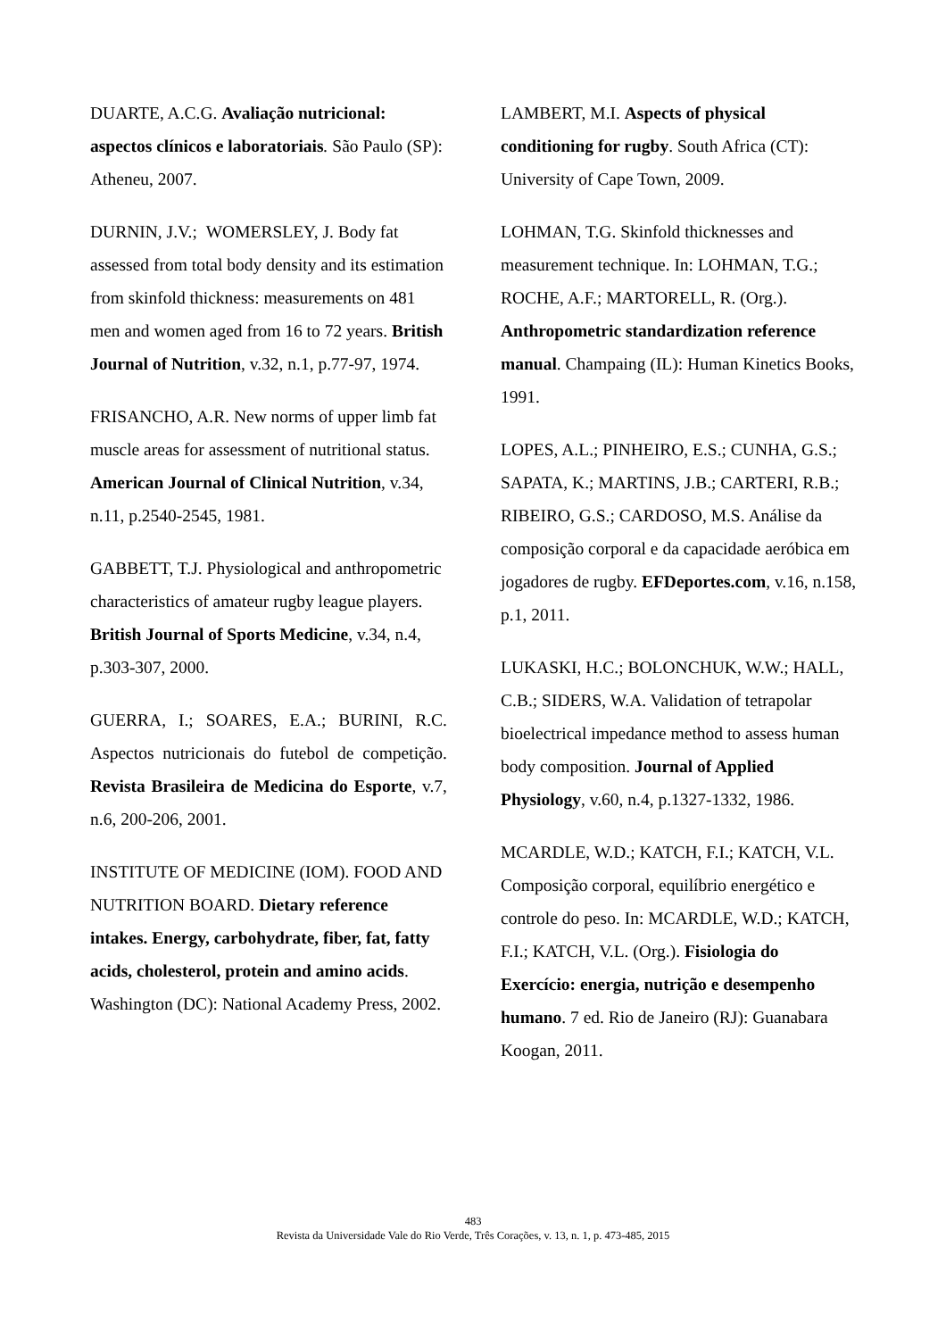DUARTE, A.C.G. Avaliação nutricional: aspectos clínicos e laboratoriais. São Paulo (SP): Atheneu, 2007.
DURNIN, J.V.; WOMERSLEY, J. Body fat assessed from total body density and its estimation from skinfold thickness: measurements on 481 men and women aged from 16 to 72 years. British Journal of Nutrition, v.32, n.1, p.77-97, 1974.
FRISANCHO, A.R. New norms of upper limb fat muscle areas for assessment of nutritional status. American Journal of Clinical Nutrition, v.34, n.11, p.2540-2545, 1981.
GABBETT, T.J. Physiological and anthropometric characteristics of amateur rugby league players. British Journal of Sports Medicine, v.34, n.4, p.303-307, 2000.
GUERRA, I.; SOARES, E.A.; BURINI, R.C. Aspectos nutricionais do futebol de competição. Revista Brasileira de Medicina do Esporte, v.7, n.6, 200-206, 2001.
INSTITUTE OF MEDICINE (IOM). FOOD AND NUTRITION BOARD. Dietary reference intakes. Energy, carbohydrate, fiber, fat, fatty acids, cholesterol, protein and amino acids. Washington (DC): National Academy Press, 2002.
LAMBERT, M.I. Aspects of physical conditioning for rugby. South Africa (CT): University of Cape Town, 2009.
LOHMAN, T.G. Skinfold thicknesses and measurement technique. In: LOHMAN, T.G.; ROCHE, A.F.; MARTORELL, R. (Org.). Anthropometric standardization reference manual. Champaing (IL): Human Kinetics Books, 1991.
LOPES, A.L.; PINHEIRO, E.S.; CUNHA, G.S.; SAPATA, K.; MARTINS, J.B.; CARTERI, R.B.; RIBEIRO, G.S.; CARDOSO, M.S. Análise da composição corporal e da capacidade aeróbica em jogadores de rugby. EFDeportes.com, v.16, n.158, p.1, 2011.
LUKASKI, H.C.; BOLONCHUK, W.W.; HALL, C.B.; SIDERS, W.A. Validation of tetrapolar bioelectrical impedance method to assess human body composition. Journal of Applied Physiology, v.60, n.4, p.1327-1332, 1986.
MCARDLE, W.D.; KATCH, F.I.; KATCH, V.L. Composição corporal, equilíbrio energético e controle do peso. In: MCARDLE, W.D.; KATCH, F.I.; KATCH, V.L. (Org.). Fisiologia do Exercício: energia, nutrição e desempenho humano. 7 ed. Rio de Janeiro (RJ): Guanabara Koogan, 2011.
483
Revista da Universidade Vale do Rio Verde, Três Corações, v. 13, n. 1, p. 473-485, 2015